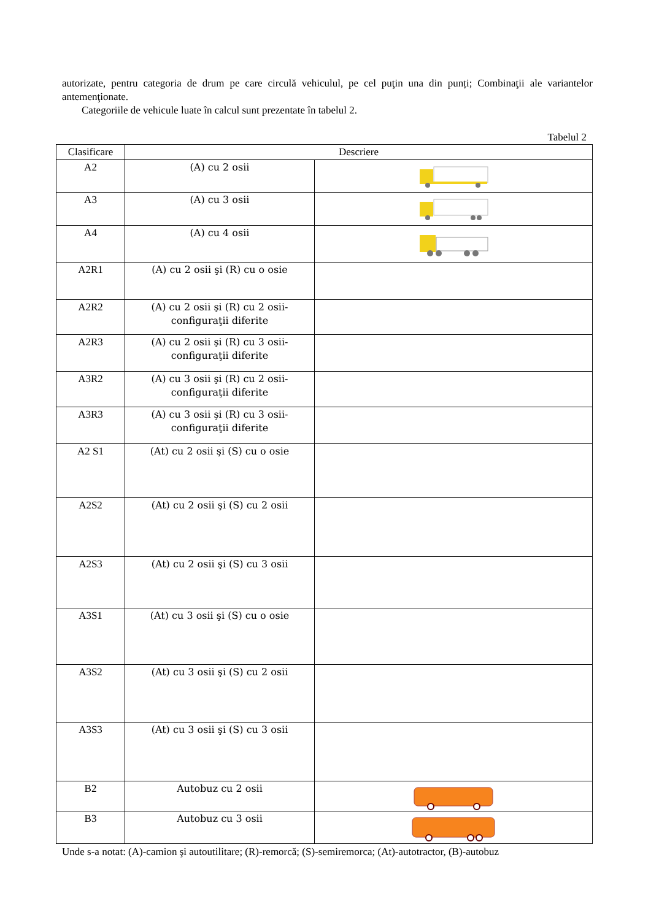autorizate, pentru categoria de drum pe care circulă vehiculul, pe cel puţin una din punți; Combinaţii ale variantelor antemenţionate.
Categoriile de vehicule luate în calcul sunt prezentate în tabelul 2.
Tabelul 2
| Clasificare | Descriere | |
| --- | --- | --- |
| A2 | (A) cu 2 osii | |
| A3 | (A) cu 3 osii | |
| A4 | (A) cu 4 osii | |
| A2R1 | (A) cu 2 osii şi (R) cu o osie | |
| A2R2 | (A) cu 2 osii şi (R) cu 2 osii- configuraţii diferite | |
| A2R3 | (A) cu 2 osii şi (R) cu 3 osii- configuraţii diferite | |
| A3R2 | (A) cu 3 osii şi (R) cu 2 osii- configuraţii diferite | |
| A3R3 | (A) cu 3 osii şi (R) cu 3 osii- configuraţii diferite | |
| A2 S1 | (At) cu 2 osii şi (S) cu o osie | |
| A2S2 | (At) cu 2 osii şi (S) cu 2 osii | |
| A2S3 | (At) cu 2 osii şi (S) cu 3 osii | |
| A3S1 | (At) cu 3 osii şi (S) cu o osie | |
| A3S2 | (At) cu 3 osii şi (S) cu 2 osii | |
| A3S3 | (At) cu 3 osii şi (S) cu 3 osii | |
| B2 | Autobuz cu 2 osii | |
| B3 | Autobuz cu 3 osii | |
Unde s-a notat: (A)-camion şi autoutilitare; (R)-remorcă; (S)-semiremorca; (At)-autotractor, (B)-autobuz